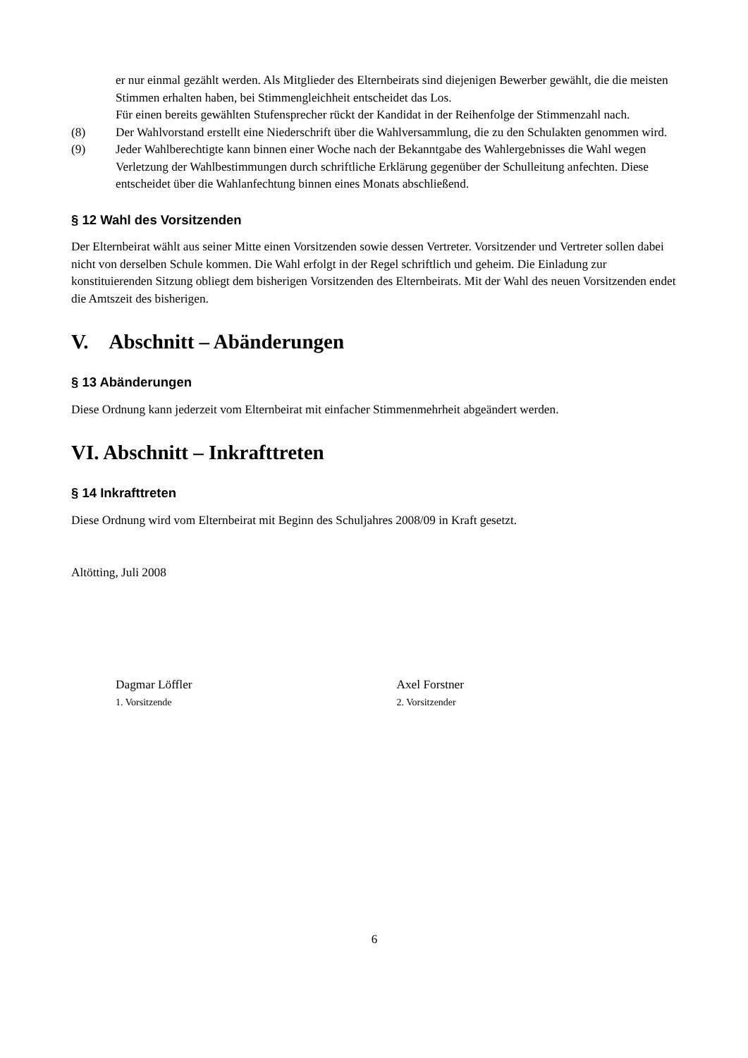er nur einmal gezählt werden. Als Mitglieder des Elternbeirats sind diejenigen Bewerber gewählt, die die meisten Stimmen erhalten haben, bei Stimmengleichheit entscheidet das Los.
Für einen bereits gewählten Stufensprecher rückt der Kandidat in der Reihenfolge der Stimmenzahl nach.
(8) Der Wahlvorstand erstellt eine Niederschrift über die Wahlversammlung, die zu den Schulakten genommen wird.
(9) Jeder Wahlberechtigte kann binnen einer Woche nach der Bekanntgabe des Wahlergebnisses die Wahl wegen Verletzung der Wahlbestimmungen durch schriftliche Erklärung gegenüber der Schulleitung anfechten. Diese entscheidet über die Wahlanfechtung binnen eines Monats abschließend.
§ 12 Wahl des Vorsitzenden
Der Elternbeirat wählt aus seiner Mitte einen Vorsitzenden sowie dessen Vertreter. Vorsitzender und Vertreter sollen dabei nicht von derselben Schule kommen. Die Wahl erfolgt in der Regel schriftlich und geheim. Die Einladung zur konstituierenden Sitzung obliegt dem bisherigen Vorsitzenden des Elternbeirats. Mit der Wahl des neuen Vorsitzenden endet die Amtszeit des bisherigen.
V. Abschnitt – Abänderungen
§ 13 Abänderungen
Diese Ordnung kann jederzeit vom Elternbeirat mit einfacher Stimmenmehrheit abgeändert werden.
VI. Abschnitt – Inkrafttreten
§ 14 Inkrafttreten
Diese Ordnung wird vom Elternbeirat mit Beginn des Schuljahres 2008/09 in Kraft gesetzt.
Altötting, Juli 2008
Dagmar Löffler
1. Vorsitzende
Axel Forstner
2. Vorsitzender
6